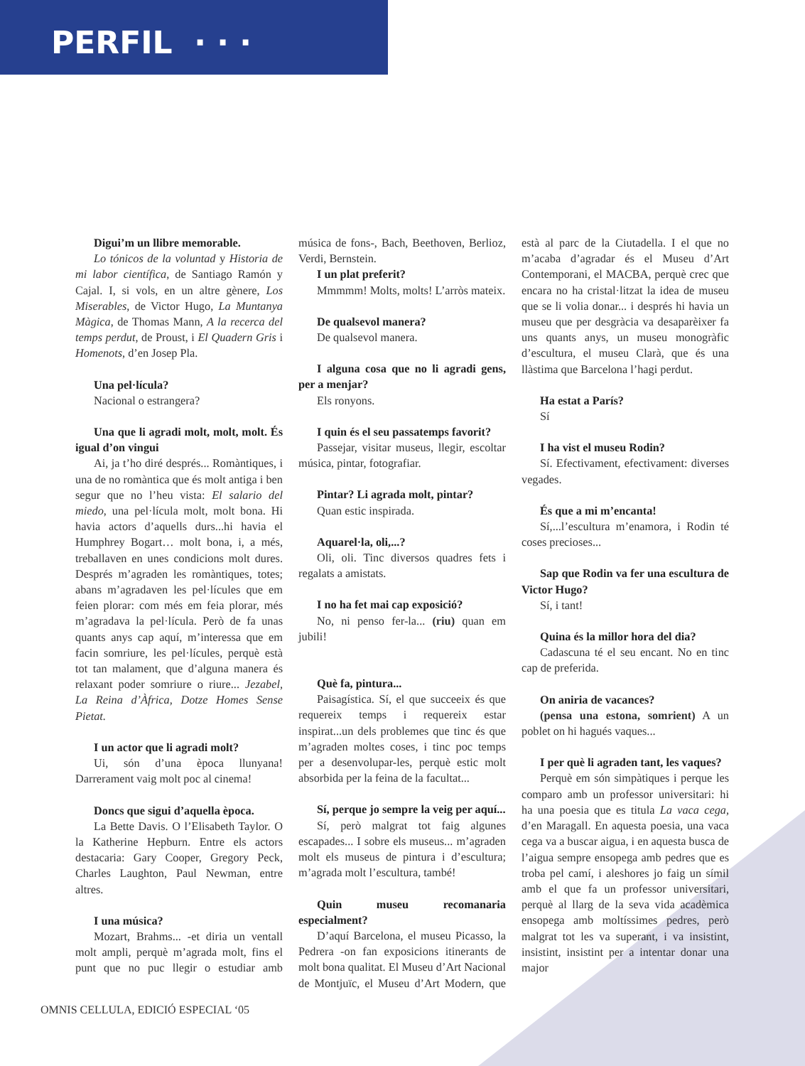PERFIL · · ·
Digui’m un llibre memorable.
Lo tónicos de la voluntad y Historia de mi labor científica, de Santiago Ramón y Cajal. I, si vols, en un altre gènere, Los Miserables, de Victor Hugo, La Muntanya Màgica, de Thomas Mann, A la recerca del temps perdut, de Proust, i El Quadern Gris i Homenots, d’en Josep Pla.
Una pel·lícula?
Nacional o estrangera?
Una que li agradi molt, molt, molt. És igual d’on vingui
Ai, ja t’ho diré després... Romàntiques, i una de no romàntica que és molt antiga i ben segur que no l’heu vista: El salario del miedo, una pel·lícula molt, molt bona. Hi havia actors d’aquells durs...hi havia el Humphrey Bogart… molt bona, i, a més, treballaven en unes condicions molt dures. Després m’agraden les romàntiques, totes; abans m’agradaven les pel·lícules que em feien plorar: com més em feia plorar, més m’agradava la pel·lícula. Però de fa unas quants anys cap aquí, m’interessa que em facin somriure, les pel·lícules, perquè està tot tan malament, que d’alguna manera és relaxant poder somriure o riure... Jezabel, La Reina d’Àfrica, Dotze Homes Sense Pietat.
I un actor que li agradi molt?
Ui, són d’una època llunyana! Darrerament vaig molt poc al cinema!
Doncs que sigui d’aquella època.
La Bette Davis. O l’Elisabeth Taylor. O la Katherine Hepburn. Entre els actors destacaria: Gary Cooper, Gregory Peck, Charles Laughton, Paul Newman, entre altres.
I una música?
Mozart, Brahms... -et diria un ventall molt ampli, perquè m’agrada molt, fins el punt que no puc llegir o estudiar amb música de fons-, Bach, Beethoven, Berlioz, Verdi, Bernstein.
I un plat preferit?
Mmmmm! Molts, molts! L’arròs mateix.
De qualsevol manera?
De qualsevol manera.
I alguna cosa que no li agradi gens, per a menjar?
Els ronyons.
I quin és el seu passatemps favorit?
Passejar, visitar museus, llegir, escoltar música, pintar, fotografiar.
Pintar? Li agrada molt, pintar?
Quan estic inspirada.
Aquarel·la, oli,...?
Oli, oli. Tinc diversos quadres fets i regalats a amistats.
I no ha fet mai cap exposició?
No, ni penso fer-la... (riu) quan em jubili!
Què fa, pintura...
Paisagística. Sí, el que succeeix és que requereix temps i requereix estar inspirat...un dels problemes que tinc és que m’agraden moltes coses, i tinc poc temps per a desenvolupar-les, perquè estic molt absorbida per la feina de la facultat...
Sí, perque jo sempre la veig per aquí...
Sí, però malgrat tot faig algunes escapades... I sobre els museus... m’agraden molt els museus de pintura i d’escultura; m’agrada molt l’escultura, també!
Quin museu recomanaria especialment?
D’aquí Barcelona, el museu Picasso, la Pedrera -on fan exposicions itinerants de molt bona qualitat. El Museu d’Art Nacional de Montjuïc, el Museu d’Art Modern, que està al parc de la Ciutadella. I el que no m’acaba d’agradar és el Museu d’Art Contemporani, el MACBA, perquè crec que encara no ha cristal·litzat la idea de museu que se li volia donar... i després hi havia un museu que per desgràcia va desaparèixer fa uns quants anys, un museu monogràfic d’escultura, el museu Clarà, que és una llàstima que Barcelona l’hagi perdut.
Ha estat a París?
Sí
I ha vist el museu Rodin?
Sí. Efectivament, efectivament: diverses vegades.
És que a mi m’encanta!
Sí,...l’escultura m’enamora, i Rodin té coses precioses...
Sap que Rodin va fer una escultura de Victor Hugo?
Sí, i tant!
Quina és la millor hora del dia?
Cadascuna té el seu encant. No en tinc cap de preferida.
On aniria de vacances?
(pensa una estona, somrient) A un poblet on hi hagués vaques...
I per què li agraden tant, les vaques?
Perquè em són simpàtiques i perque les comparo amb un professor universitari: hi ha una poesia que es titula La vaca cega, d’en Maragall. En aquesta poesia, una vaca cega va a buscar aigua, i en aquesta busca de l’aigua sempre ensopega amb pedres que es troba pel camí, i aleshores jo faig un símil amb el que fa un professor universitari, perquè al llarg de la seva vida acadèmica ensopega amb moltíssimes pedres, però malgrat tot les va superant, i va insistint, insistint, insistint per a intentar donar una major
OMNIS CELLULA, EDICIÓ ESPECIAL ‘05